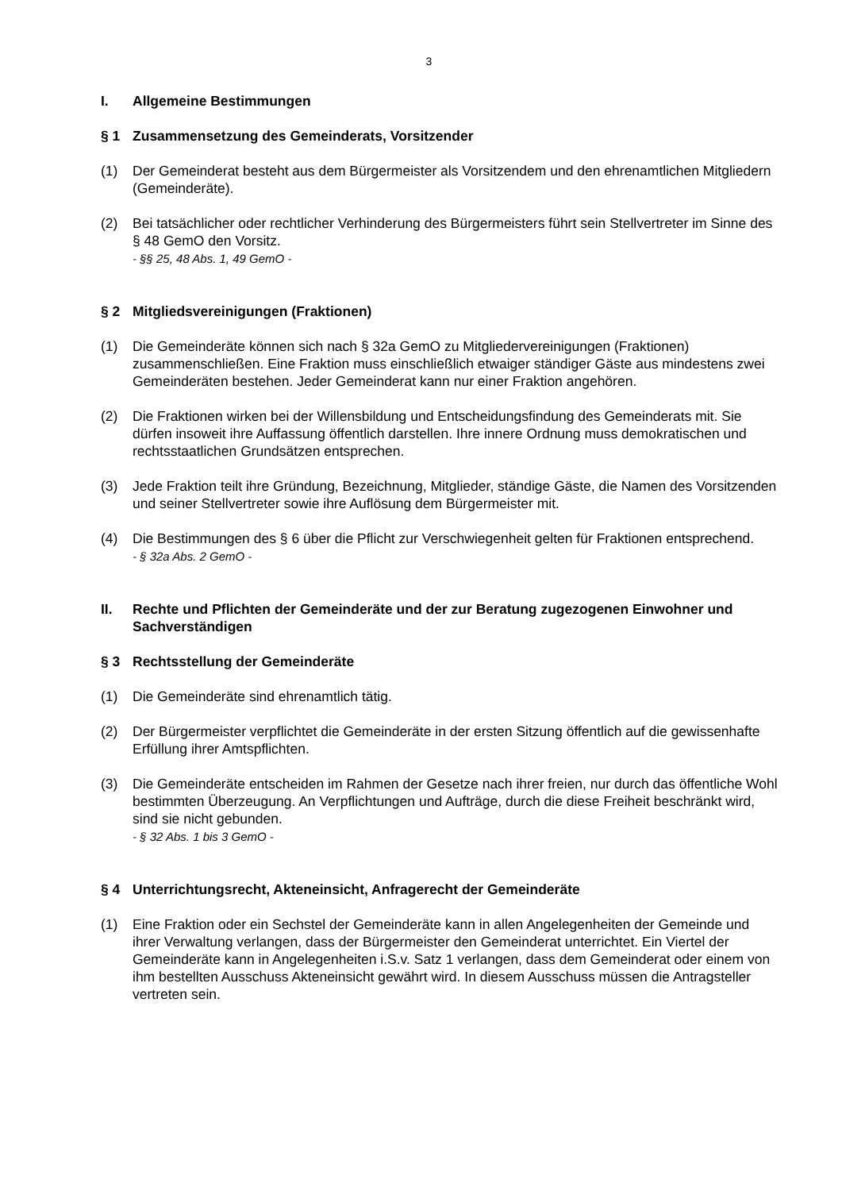3
I. Allgemeine Bestimmungen
§ 1 Zusammensetzung des Gemeinderats, Vorsitzender
(1) Der Gemeinderat besteht aus dem Bürgermeister als Vorsitzendem und den ehrenamtlichen Mitgliedern (Gemeinderäte).
(2) Bei tatsächlicher oder rechtlicher Verhinderung des Bürgermeisters führt sein Stellvertreter im Sinne des § 48 GemO den Vorsitz.
- §§ 25, 48 Abs. 1, 49 GemO -
§ 2 Mitgliedsvereinigungen (Fraktionen)
(1) Die Gemeinderäte können sich nach § 32a GemO zu Mitgliedervereinigungen (Fraktionen) zusammenschließen. Eine Fraktion muss einschließlich etwaiger ständiger Gäste aus mindestens zwei Gemeinderäten bestehen. Jeder Gemeinderat kann nur einer Fraktion angehören.
(2) Die Fraktionen wirken bei der Willensbildung und Entscheidungsfindung des Gemeinderats mit. Sie dürfen insoweit ihre Auffassung öffentlich darstellen. Ihre innere Ordnung muss demokratischen und rechtsstaatlichen Grundsätzen entsprechen.
(3) Jede Fraktion teilt ihre Gründung, Bezeichnung, Mitglieder, ständige Gäste, die Namen des Vorsitzenden und seiner Stellvertreter sowie ihre Auflösung dem Bürgermeister mit.
(4) Die Bestimmungen des § 6 über die Pflicht zur Verschwiegenheit gelten für Fraktionen entsprechend.
- § 32a Abs. 2 GemO -
II. Rechte und Pflichten der Gemeinderäte und der zur Beratung zugezogenen Einwohner und Sachverständigen
§ 3 Rechtsstellung der Gemeinderäte
(1) Die Gemeinderäte sind ehrenamtlich tätig.
(2) Der Bürgermeister verpflichtet die Gemeinderäte in der ersten Sitzung öffentlich auf die gewissenhafte Erfüllung ihrer Amtspflichten.
(3) Die Gemeinderäte entscheiden im Rahmen der Gesetze nach ihrer freien, nur durch das öffentliche Wohl bestimmten Überzeugung. An Verpflichtungen und Aufträge, durch die diese Freiheit beschränkt wird, sind sie nicht gebunden.
- § 32 Abs. 1 bis 3 GemO -
§ 4 Unterrichtungsrecht, Akteneinsicht, Anfragerecht der Gemeinderäte
(1) Eine Fraktion oder ein Sechstel der Gemeinderäte kann in allen Angelegenheiten der Gemeinde und ihrer Verwaltung verlangen, dass der Bürgermeister den Gemeinderat unterrichtet. Ein Viertel der Gemeinderäte kann in Angelegenheiten i.S.v. Satz 1 verlangen, dass dem Gemeinderat oder einem von ihm bestellten Ausschuss Akteneinsicht gewährt wird. In diesem Ausschuss müssen die Antragsteller vertreten sein.